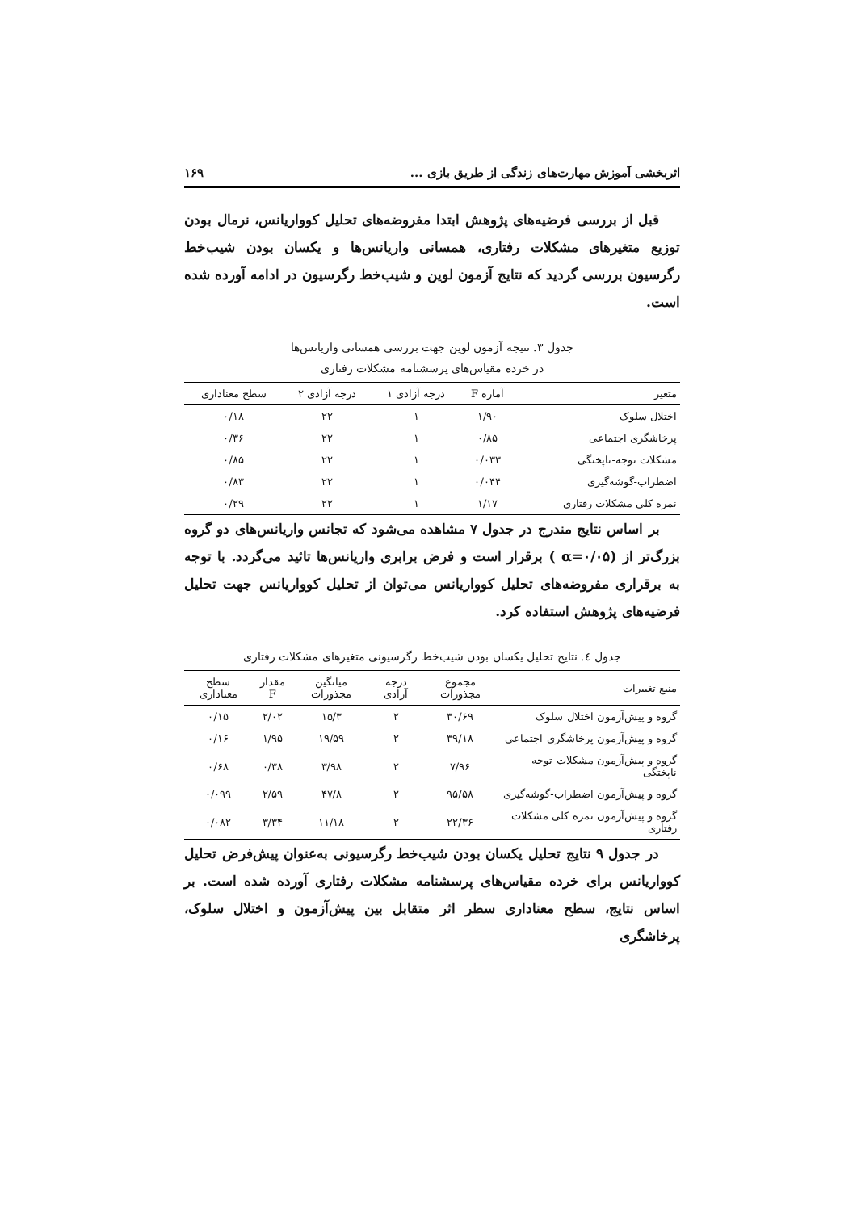اثربخشی آموزش مهارت‌های زندگی از طریق بازی ... ۱۶۹
قبل از بررسی فرضیه‌های پژوهش ابتدا مفروضه‌های تحلیل کوواریانس، نرمال بودن توزیع متغیرهای مشکلات رفتاری، همسانی واریانس‌ها و یکسان بودن شیب‌خط رگرسیون بررسی گردید که نتایج آزمون لوین و شیب‌خط رگرسیون در ادامه آورده شده است.
جدول ۳. نتیجه آزمون لوین جهت بررسی همسانی واریانس‌ها
در خرده مقیاس‌های پرسشنامه مشکلات رفتاری
| متغیر | آماره F | درجه آزادی ۱ | درجه آزادی ۲ | سطح معناداری |
| --- | --- | --- | --- | --- |
| اختلال سلوک | ۱/۹۰ | ۱ | ۲۲ | ۰/۱۸ |
| پرخاشگری اجتماعی | ۰/۸۵ | ۱ | ۲۲ | ۰/۳۶ |
| مشکلات توجه-ناپختگی | ۰/۰۳۳ | ۱ | ۲۲ | ۰/۸۵ |
| اضطراب-گوشه‌گیری | ۰/۰۴۴ | ۱ | ۲۲ | ۰/۸۳ |
| نمره کلی مشکلات رفتاری | ۱/۱۷ | ۱ | ۲۲ | ۰/۲۹ |
بر اساس نتایج مندرج در جدول ۷ مشاهده می‌شود که تجانس واریانس‌های دو گروه بزرگ‌تر از (α=۰/۰۵ ) برقرار است و فرض برابری واریانس‌ها تائید می‌گردد. با توجه به برقراری مفروضه‌های تحلیل کوواریانس می‌توان از تحلیل کوواریانس جهت تحلیل فرضیه‌های پژوهش استفاده کرد.
جدول ٤. نتایج تحلیل یکسان بودن شیب‌خط رگرسیونی متغیرهای مشکلات رفتاری
| منبع تغییرات | مجموع مجذورات | درجه آزادی | میانگین مجذورات | مقدار F | سطح معناداری |
| --- | --- | --- | --- | --- | --- |
| گروه و پیش‌آزمون اختلال سلوک | ۳۰/۶۹ | ۲ | ۱۵/۳ | ۲/۰۲ | ۰/۱۵ |
| گروه و پیش‌آزمون پرخاشگری اجتماعی | ۳۹/۱۸ | ۲ | ۱۹/۵۹ | ۱/۹۵ | ۰/۱۶ |
| گروه و پیش‌آزمون مشکلات توجه-ناپختگی | ۷/۹۶ | ۲ | ۳/۹۸ | ۰/۳۸ | ۰/۶۸ |
| گروه و پیش‌آزمون اضطراب-گوشه‌گیری | ۹۵/۵۸ | ۲ | ۴۷/۸ | ۲/۵۹ | ۰/۰۹۹ |
| گروه و پیش‌آزمون نمره کلی مشکلات رفتاری | ۲۲/۳۶ | ۲ | ۱۱/۱۸ | ۳/۳۴ | ۰/۰۸۲ |
در جدول ۹ نتایج تحلیل یکسان بودن شیب‌خط رگرسیونی به‌عنوان پیش‌فرض تحلیل کوواریانس برای خرده مقیاس‌های پرسشنامه مشکلات رفتاری آورده شده است. بر اساس نتایج، سطح معناداری سطر اثر متقابل بین پیش‌آزمون و اختلال سلوک، پرخاشگری